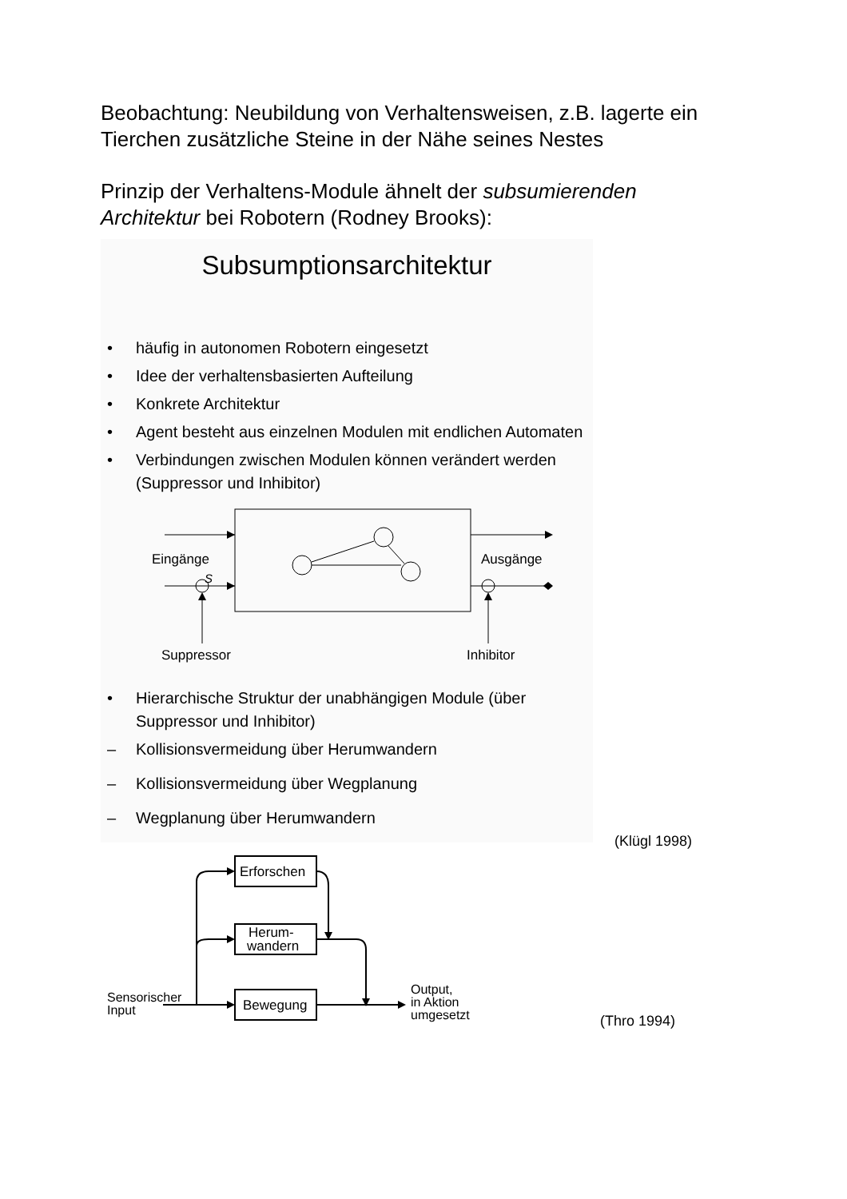Beobachtung: Neubildung von Verhaltensweisen, z.B. lagerte ein Tierchen zusätzliche Steine in der Nähe seines Nestes
Prinzip der Verhaltens-Module ähnelt der subsumierenden Architektur bei Robotern (Rodney Brooks):
Subsumptionsarchitektur
• häufig in autonomen Robotern eingesetzt
• Idee der verhaltensbasierten Aufteilung
• Konkrete Architektur
• Agent besteht aus einzelnen Modulen mit endlichen Automaten
• Verbindungen zwischen Modulen können verändert werden (Suppressor und Inhibitor)
Eingänge
S
Ausgänge
Suppressor
Inhibitor
• Hierarchische Struktur der unabhängigen Module (über Suppressor und Inhibitor)
– Kollisionsvermeidung über Herumwandern
– Kollisionsvermeidung über Wegplanung
– Wegplanung über Herumwandern
(Klügl 1998)
Erforschen
Herum-
wandern
Bewegung
Sensorischer
Input
Output,
in Aktion
umgesetzt
(Thro 1994)